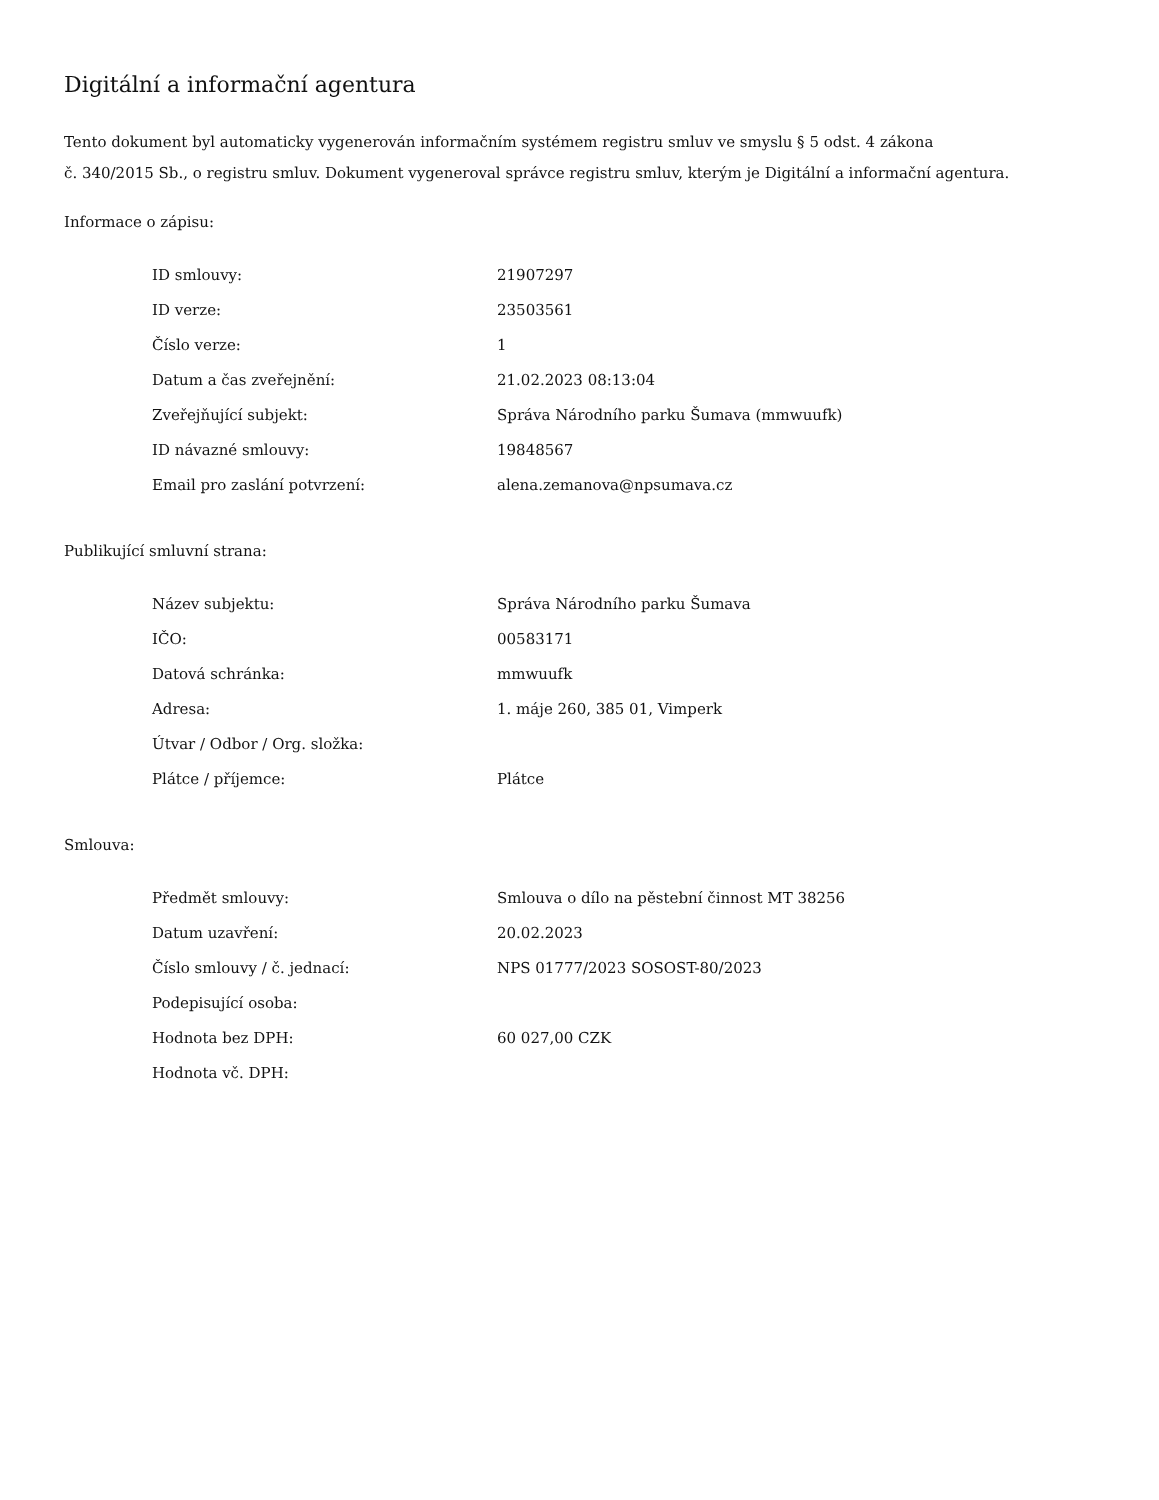Digitální a informační agentura
Tento dokument byl automaticky vygenerován informačním systémem registru smluv ve smyslu § 5 odst. 4 zákona
č. 340/2015 Sb., o registru smluv. Dokument vygeneroval správce registru smluv, kterým je Digitální a informační agentura.
Informace o zápisu:
| ID smlouvy: | 21907297 |
| ID verze: | 23503561 |
| Číslo verze: | 1 |
| Datum a čas zveřejnění: | 21.02.2023 08:13:04 |
| Zveřejňující subjekt: | Správa Národního parku Šumava (mmwuufk) |
| ID návazné smlouvy: | 19848567 |
| Email pro zaslání potvrzení: | alena.zemanova@npsumava.cz |
Publikující smluvní strana:
| Název subjektu: | Správa Národního parku Šumava |
| IČO: | 00583171 |
| Datová schránka: | mmwuufk |
| Adresa: | 1. máje 260, 385 01, Vimperk |
| Útvar / Odbor / Org. složka: | |
| Plátce / příjemce: | Plátce |
Smlouva:
| Předmět smlouvy: | Smlouva o dílo na pěstební činnost MT 38256 |
| Datum uzavření: | 20.02.2023 |
| Číslo smlouvy / č. jednací: | NPS 01777/2023 SOSOST-80/2023 |
| Podepisující osoba: | |
| Hodnota bez DPH: | 60 027,00 CZK |
| Hodnota vč. DPH: | |